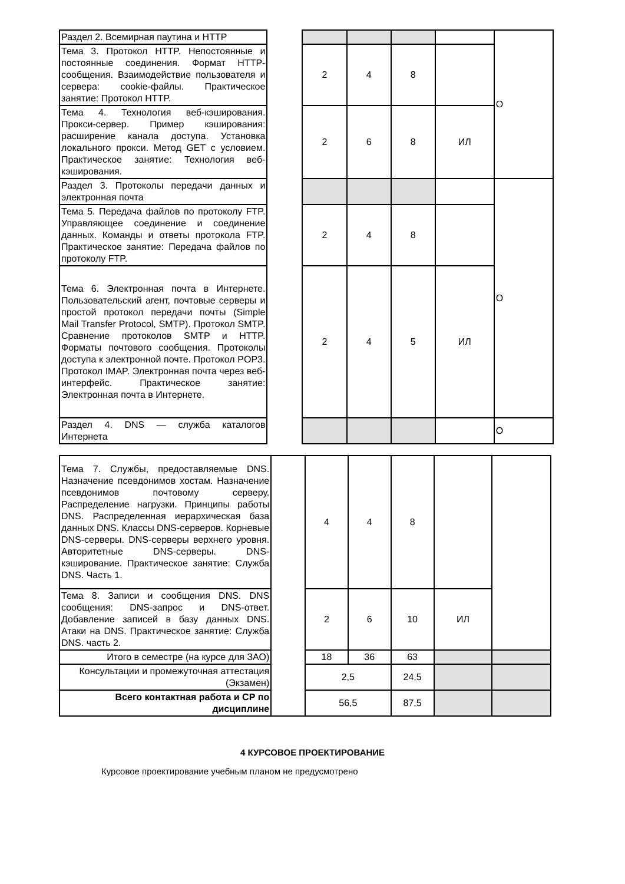| Раздел 2. Всемирная паутина и HTTP | | | | | | О |
| Тема 3. Протокол HTTP. Непостоянные и постоянные соединения. Формат HTTP-сообщения. Взаимодействие пользователя и сервера: cookie-файлы. Практическое занятие: Протокол HTTP. | | 2 | 4 | 8 | | |
| Тема 4. Технология веб-кэширования. Прокси-сервер. Пример кэширования: расширение канала доступа. Установка локального прокси. Метод GET с условием. Практическое занятие: Технология веб-кэширования. | | 2 | 6 | 8 | ИЛ | |
| Раздел 3. Протоколы передачи данных и электронная почта | | | | | | О |
| Тема 5. Передача файлов по протоколу FTP. Управляющее соединение и соединение данных. Команды и ответы протокола FTP. Практическое занятие: Передача файлов по протоколу FTP. | | 2 | 4 | 8 | | |
| Тема 6. Электронная почта в Интернете. Пользовательский агент, почтовые серверы и простой протокол передачи почты (Simple Mail Transfer Protocol, SMTP). Протокол SMTP. Сравнение протоколов SMTP и HTTP. Форматы почтового сообщения. Протоколы доступа к электронной почте. Протокол POP3. Протокол IMAP. Электронная почта через веб-интерфейс. Практическое занятие: Электронная почта в Интернете. | | 2 | 4 | 5 | ИЛ | |
| Раздел 4. DNS — служба каталогов Интернета | | | | | | О |
| Тема 7. Службы, предоставляемые DNS. Назначение псевдонимов хостам. Назначение псевдонимов почтовому серверу. Распределение нагрузки. Принципы работы DNS. Распределенная иерархическая база данных DNS. Классы DNS-серверов. Корневые DNS-серверы. DNS-серверы верхнего уровня. Авторитетные DNS-серверы. DNS-кэширование. Практическое занятие: Служба DNS. Часть 1. | | 4 | 4 | 8 | | |
| Тема 8. Записи и сообщения DNS. DNS сообщения: DNS-запрос и DNS-ответ. Добавление записей в базу данных DNS. Атаки на DNS. Практическое занятие: Служба DNS. часть 2. | | 2 | 6 | 10 | ИЛ | |
| Итого в семестре (на курсе для ЗАО) | | 18 | 36 | 63 | | |
| Консультации и промежуточная аттестация (Экзамен) | | 2,5 | | 24,5 | | |
| Всего контактная работа и СР по дисциплине | | 56,5 | | 87,5 | | |
4 КУРСОВОЕ ПРОЕКТИРОВАНИЕ
Курсовое проектирование учебным планом не предусмотрено